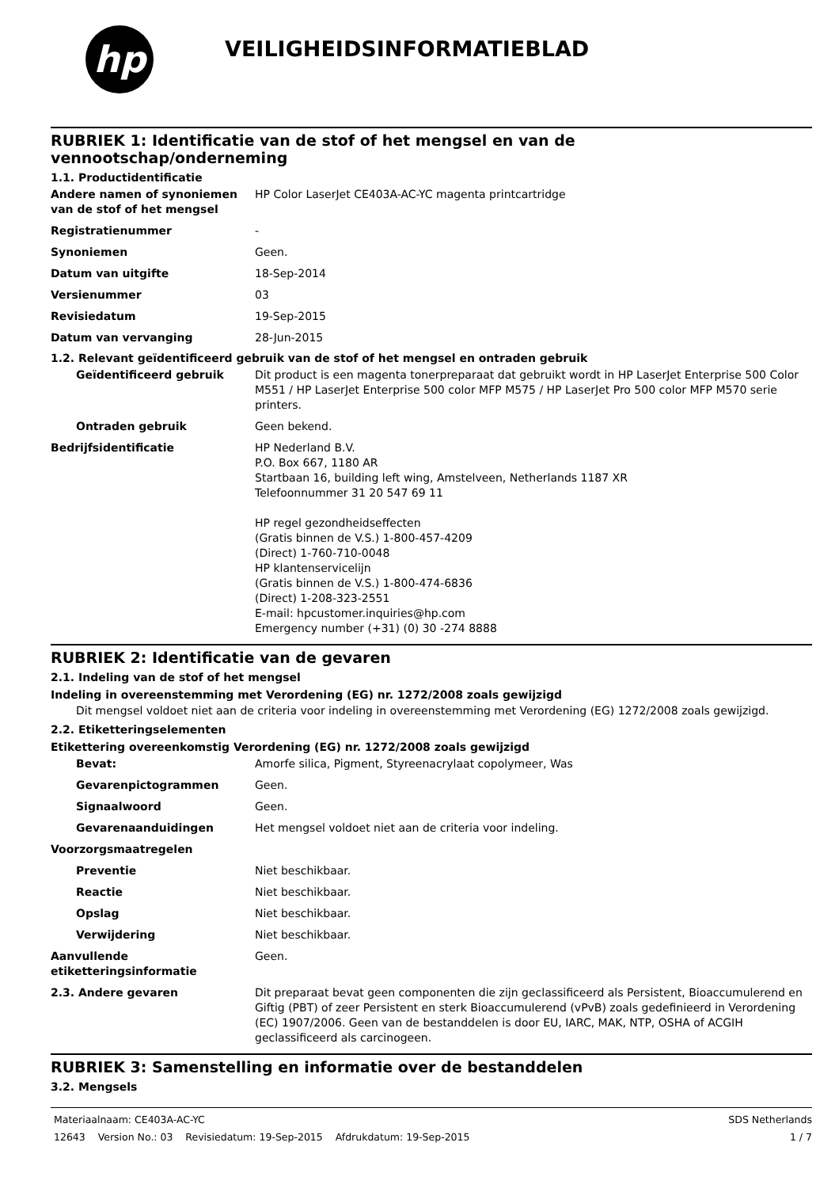hp
VEILIGHEIDSINFORMATIEBLAD
RUBRIEK 1: Identificatie van de stof of het mengsel en van de vennootschap/onderneming
1.1. Productidentificatie
Andere namen of synoniemen van de stof of het mengsel
HP Color LaserJet CE403A-AC-YC magenta printcartridge
Registratienummer -
Synoniemen Geen.
Datum van uitgifte 18-Sep-2014
Versienummer 03
Revisiedatum 19-Sep-2015
Datum van vervanging 28-Jun-2015
1.2. Relevant geïdentificeerd gebruik van de stof of het mengsel en ontraden gebruik
Geïdentificeerd gebruik Dit product is een magenta tonerpreparaat dat gebruikt wordt in HP LaserJet Enterprise 500 Color M551 / HP LaserJet Enterprise 500 color MFP M575 / HP LaserJet Pro 500 color MFP M570 serie printers.
Ontraden gebruik Geen bekend.
Bedrijfsidentificatie HP Nederland B.V.
P.O. Box 667, 1180 AR
Startbaan 16, building left wing, Amstelveen, Netherlands 1187 XR
Telefoonnummer 31 20 547 69 11
HP regel gezondheidseffecten
(Gratis binnen de V.S.) 1-800-457-4209
(Direct) 1-760-710-0048
HP klantenservicelijn
(Gratis binnen de V.S.) 1-800-474-6836
(Direct) 1-208-323-2551
E-mail: hpcustomer.inquiries@hp.com
Emergency number (+31) (0) 30 -274 8888
RUBRIEK 2: Identificatie van de gevaren
2.1. Indeling van de stof of het mengsel
Indeling in overeenstemming met Verordening (EG) nr. 1272/2008 zoals gewijzigd
Dit mengsel voldoet niet aan de criteria voor indeling in overeenstemming met Verordening (EG) 1272/2008 zoals gewijzigd.
2.2. Etiketteringselementen
Etikettering overeenkomstig Verordening (EG) nr. 1272/2008 zoals gewijzigd
Bevat: Amorfe silica, Pigment, Styreenacrylaat copolymeer, Was
Gevarenpictogrammen Geen.
Signaalwoord Geen.
Gevarenaanduidingen Het mengsel voldoet niet aan de criteria voor indeling.
Voorzorgsmaatregelen
Preventie Niet beschikbaar.
Reactie Niet beschikbaar.
Opslag Niet beschikbaar.
Verwijdering Niet beschikbaar.
Aanvullende etiketteringsinformatie
Geen.
2.3. Andere gevaren Dit preparaat bevat geen componenten die zijn geclassificeerd als Persistent, Bioaccumulerend en Giftig (PBT) of zeer Persistent en sterk Bioaccumulerend (vPvB) zoals gedefinieerd in Verordening (EC) 1907/2006. Geen van de bestanddelen is door EU, IARC, MAK, NTP, OSHA of ACGIH geclassificeerd als carcinogeen.
RUBRIEK 3: Samenstelling en informatie over de bestanddelen
3.2. Mengsels
Materiaalnaam: CE403A-AC-YC SDS Netherlands
12643 Version No.: 03 Revisiedatum: 19-Sep-2015 Afdrukdatum: 19-Sep-2015 1 / 7